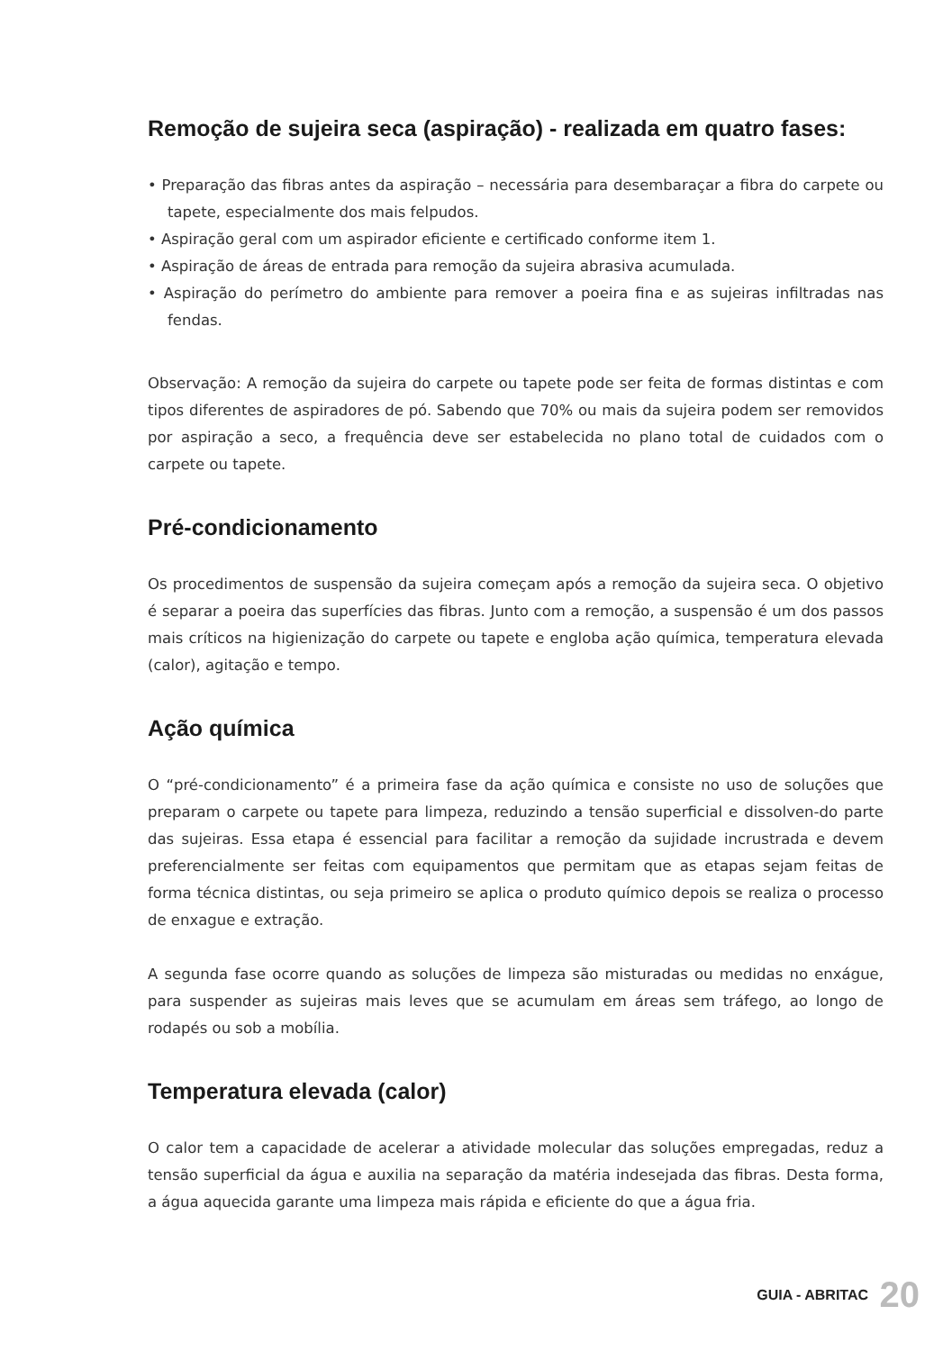Remoção de sujeira seca (aspiração) - realizada em quatro fases:
• Preparação das fibras antes da aspiração – necessária para desembaraçar a fibra do carpete ou tapete, especialmente dos mais felpudos.
• Aspiração geral com um aspirador eficiente e certificado conforme item 1.
• Aspiração de áreas de entrada para remoção da sujeira abrasiva acumulada.
• Aspiração do perímetro do ambiente para remover a poeira fina e as sujeiras infiltradas nas fendas.
Observação: A remoção da sujeira do carpete ou tapete pode ser feita de formas distintas e com tipos diferentes de aspiradores de pó. Sabendo que 70% ou mais da sujeira podem ser removidos por aspiração a seco, a frequência deve ser estabelecida no plano total de cuidados com o carpete ou tapete.
Pré-condicionamento
Os procedimentos de suspensão da sujeira começam após a remoção da sujeira seca. O objetivo é separar a poeira das superfícies das fibras. Junto com a remoção, a suspensão é um dos passos mais críticos na higienização do carpete ou tapete e engloba ação química, temperatura elevada (calor), agitação e tempo.
Ação química
O “pré-condicionamento” é a primeira fase da ação química e consiste no uso de soluções que preparam o carpete ou tapete para limpeza, reduzindo a tensão superficial e dissolven-do parte das sujeiras. Essa etapa é essencial para facilitar a remoção da sujidade incrustrada e devem preferencialmente ser feitas com equipamentos que permitam que as etapas sejam feitas de forma técnica distintas, ou seja primeiro se aplica o produto químico depois se realiza o processo de enxague e extração.
A segunda fase ocorre quando as soluções de limpeza são misturadas ou medidas no enxágue, para suspender as sujeiras mais leves que se acumulam em áreas sem tráfego, ao longo de rodapés ou sob a mobília.
Temperatura elevada (calor)
O calor tem a capacidade de acelerar a atividade molecular das soluções empregadas, reduz a tensão superficial da água e auxilia na separação da matéria indesejada das fibras. Desta forma, a água aquecida garante uma limpeza mais rápida e eficiente do que a água fria.
GUIA - ABRITAC 20